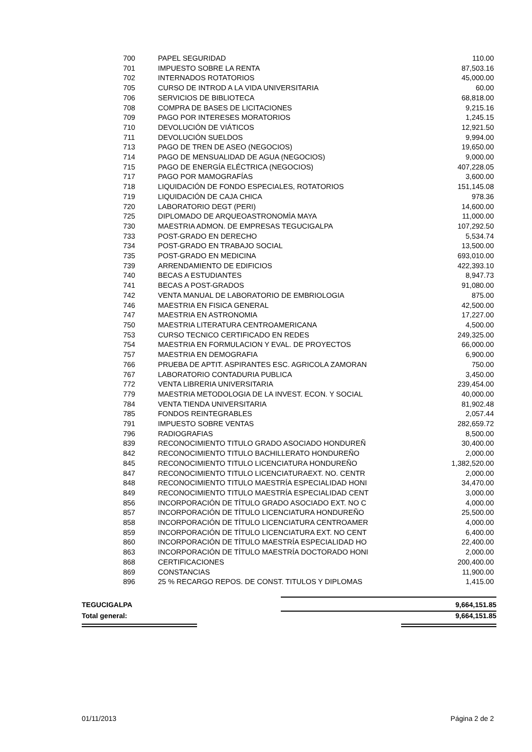| 700 | PAPEL SEGURIDAD | 110.00 |
| 701 | IMPUESTO SOBRE LA RENTA | 87,503.16 |
| 702 | INTERNADOS ROTATORIOS | 45,000.00 |
| 705 | CURSO DE INTROD A LA VIDA UNIVERSITARIA | 60.00 |
| 706 | SERVICIOS DE BIBLIOTECA | 68,818.00 |
| 708 | COMPRA DE BASES DE LICITACIONES | 9,215.16 |
| 709 | PAGO POR INTERESES MORATORIOS | 1,245.15 |
| 710 | DEVOLUCIÓN DE VIÁTICOS | 12,921.50 |
| 711 | DEVOLUCIÓN SUELDOS | 9,994.00 |
| 713 | PAGO DE TREN DE ASEO (NEGOCIOS) | 19,650.00 |
| 714 | PAGO DE MENSUALIDAD DE AGUA (NEGOCIOS) | 9,000.00 |
| 715 | PAGO DE ENERGÍA ELÉCTRICA (NEGOCIOS) | 407,228.05 |
| 717 | PAGO POR MAMOGRAFÍAS | 3,600.00 |
| 718 | LIQUIDACIÓN DE FONDO ESPECIALES, ROTATORIOS | 151,145.08 |
| 719 | LIQUIDACIÓN DE CAJA CHICA | 978.36 |
| 720 | LABORATORIO DEGT (PERI) | 14,600.00 |
| 725 | DIPLOMADO DE ARQUEOASTRONOMÌA MAYA | 11,000.00 |
| 730 | MAESTRIA ADMON. DE EMPRESAS TEGUCIGALPA | 107,292.50 |
| 733 | POST-GRADO EN DERECHO | 5,534.74 |
| 734 | POST-GRADO EN TRABAJO SOCIAL | 13,500.00 |
| 735 | POST-GRADO EN MEDICINA | 693,010.00 |
| 739 | ARRENDAMIENTO DE EDIFICIOS | 422,393.10 |
| 740 | BECAS A ESTUDIANTES | 8,947.73 |
| 741 | BECAS A POST-GRADOS | 91,080.00 |
| 742 | VENTA MANUAL DE LABORATORIO DE EMBRIOLOGIA | 875.00 |
| 746 | MAESTRIA EN FISICA GENERAL | 42,500.00 |
| 747 | MAESTRIA EN ASTRONOMIA | 17,227.00 |
| 750 | MAESTRIA LITERATURA CENTROAMERICANA | 4,500.00 |
| 753 | CURSO TECNICO CERTIFICADO EN REDES | 249,325.00 |
| 754 | MAESTRIA EN FORMULACION Y EVAL. DE PROYECTOS | 66,000.00 |
| 757 | MAESTRIA EN DEMOGRAFIA | 6,900.00 |
| 766 | PRUEBA DE APTIT. ASPIRANTES ESC. AGRICOLA ZAMORAN | 750.00 |
| 767 | LABORATORIO CONTADURIA PUBLICA | 3,450.00 |
| 772 | VENTA LIBRERIA UNIVERSITARIA | 239,454.00 |
| 779 | MAESTRIA METODOLOGIA DE LA INVEST. ECON. Y SOCIAL | 40,000.00 |
| 784 | VENTA TIENDA UNIVERSITARIA | 81,902.48 |
| 785 | FONDOS REINTEGRABLES | 2,057.44 |
| 791 | IMPUESTO SOBRE VENTAS | 282,659.72 |
| 796 | RADIOGRAFIAS | 8,500.00 |
| 839 | RECONOCIMIENTO TITULO GRADO ASOCIADO HONDUREÑ | 30,400.00 |
| 842 | RECONOCIMIENTO TITULO BACHILLERATO HONDUREÑO | 2,000.00 |
| 845 | RECONOCIMIENTO TITULO LICENCIATURA HONDUREÑO | 1,382,520.00 |
| 847 | RECONOCIMIENTO TITULO LICENCIATURAEXT. NO. CENTR | 2,000.00 |
| 848 | RECONOCIMIENTO TITULO MAESTRÍA ESPECIALIDAD HONI | 34,470.00 |
| 849 | RECONOCIMIENTO TITULO MAESTRÍA ESPECIALIDAD CENT | 3,000.00 |
| 856 | INCORPORACIÓN DE TÍTULO GRADO ASOCIADO EXT. NO C | 4,000.00 |
| 857 | INCORPORACIÓN DE TÍTULO LICENCIATURA HONDUREÑO | 25,500.00 |
| 858 | INCORPORACIÓN DE TÍTULO LICENCIATURA CENTROAMER | 4,000.00 |
| 859 | INCORPORACIÓN DE TÍTULO LICENCIATURA EXT. NO CENT | 6,400.00 |
| 860 | INCORPORACIÓN DE TÍTULO MAESTRÍA ESPECIALIDAD HO | 22,400.00 |
| 863 | INCORPORACIÓN DE TÍTULO MAESTRÍA DOCTORADO HONI | 2,000.00 |
| 868 | CERTIFICACIONES | 200,400.00 |
| 869 | CONSTANCIAS | 11,900.00 |
| 896 | 25 % RECARGO REPOS. DE CONST. TITULOS Y DIPLOMAS | 1,415.00 |
TEGUCIGALPA 9,664,151.85
Total general: 9,664,151.85
01/11/2013 Página 2 de 2